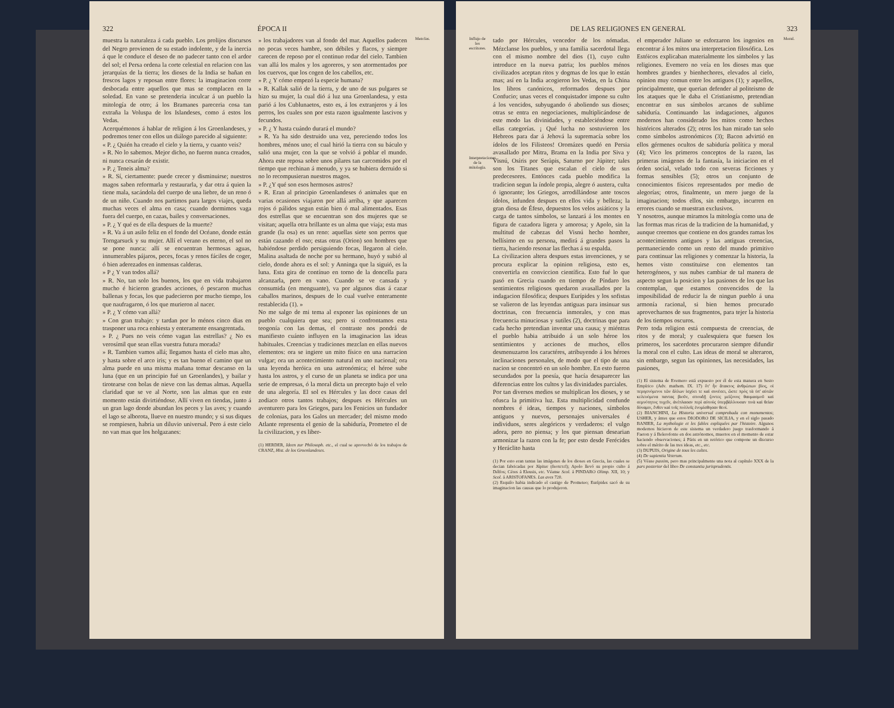322 ÉPOCA II
muestra la naturaleza á cada pueblo. Los prolijos discursos del Negro provienen de su estado indolente, y de la inercia á que le conduce el deseo de no padecer tanto con el ardor del sol; el Persa ordena la corte celestial en relacion con las jerarquías de la tierra; los dioses de la India se bañan en frescos lagos y reposan entre flores: la imaginacion corre desbocada entre aquellos que mas se complacen en la soledad. En vano se pretenderia inculcar á un pueblo la mitología de otro; á los Bramanes pareceria cosa tan extraña la Voluspa de los Islandeses, como á estos los Vedas.
Acerquémonos á hablar de religion á los Groenlandeses, y podremos tener con ellos un diálogo parecido al siguiente:
« P. ¿ Quién ha creado el cielo y la tierra, y cuanto veis?
» R. No lo sabemos. Mejor dicho, no fueron nunca creados, ni nunca cesarán de existir.
» P. ¿ Teneis alma?
» R. Sí, ciertamente: puede crecer y disminuirse; nuestros magos saben reformarla y restaurarla, y dar otra á quien la tiene mala, sacándola del cuerpo de una liebre, de un reno ó de un niño. Cuando nos partimos para largos viajes, queda muchas veces el alma en casa; cuando dormimos vaga fuera del cuerpo, en cazas, bailes y conversaciones.
» P. ¿ Y qué es de ella despues de la muerte?
» R. Va á un asilo feliz en el fondo del Océano, donde están Torngarsuck y su mujer. Allí el verano es eterno, el sol no se pone nunca: allí se encuentran hermosas aguas, innumerables pájaros, peces, focas y renos fáciles de coger, ó bien aderezados en inmensas calderas.
» P ¿ Y van todos allá?
» R. No, tan solo los buenos, los que en vida trabajaron mucho é hicieron grandes acciones, ó pescaron muchas ballenas y focas, los que padecieron por mucho tiempo, los que naufragaron, ó los que murieron al nacer.
» P. ¿ Y cómo van allá?
» Con gran trabajo: y tardan por lo ménos cinco dias en trasponer una roca enhiesta y enteramente ensangrentada.
» P. ¿ Pues no veis cómo vagan las estrellas? ¿ No es verosímil que sean ellas vuestra futura morada?
» R. Tambien vamos allá; llegamos hasta el cielo mas alto, y hasta sobre el arco iris; y es tan bueno el camino que un alma puede en una misma mañana tomar descanso en la luna (que en un principio fué un Groenlandes), y bailar y tirotearse con bolas de nieve con las demas almas. Aquella claridad que se ve al Norte, son las almas que en este momento están divirtiéndose. Allí viven en tiendas, junto á un gran lago donde abundan los peces y las aves; y cuando el lago se alborota, llueve en nuestro mundo; y si sus diques se rompiesen, habria un diluvio universal. Pero á este cielo no van mas que los holgazanes:
» los trabajadores van al fondo del mar. Aquellos padecen no pocas veces hambre, son débiles y flacos, y siempre carecen de reposo por el continuo rodar del cielo. Tambien van allá los malos y los agoreros, y son atormentados por los cuervos, que los cogen de los cabellos, etc.
» P. ¿ Y cómo empezó la especie humana?
» R. Kallak salió de la tierra, y de uno de sus pulgares se hizo su mujer, la cual dió á luz una Groenlandesa, y esta parió á los Cublunaetos, esto es, á los extranjeros y á los perros, los cuales son por esta razon igualmente lascivos y fecundos.
» P. ¿ Y hasta cuándo durará el mundo?
» R. Ya ha sido destruido una vez, pereciendo todos los hombres, ménos uno; el cual hirió la tierra con su báculo y salió una mujer, con la que se volvió á poblar el mundo. Ahora este reposa sobre unos pilares tan carcomidos por el tiempo que rechinan á menudo, y ya se hubiera derruido si no lo recompusieran nuestros magos.
» P. ¿Y qué son esos hermosos astros?
» R. Eran al principio Groenlandeses ó animales que en varias ocasiones viajaron por allá arriba, y que aparecen rojos ó pálidos segun están bien ó mal alimentados. Esas dos estrellas que se encuentran son dos mujeres que se visitan; aquella otra brillante es un alma que viaja; esta mas grande (la osa) es un reno: aquellas siete son perros que están cazando el oso; estas otras (Orion) son hombres que habiéndose perdido persiguiendo focas, llegaron al cielo. Malina asaltada de noche por su hermano, huyó y subió al cielo, donde ahora es el sol: y Anninga que la siguió, es la luna. Esta gira de contínuo en torno de la doncella para alcanzarla, pero en vano. Cuando se ve cansada y consumida (en menguante), va por algunos dias á cazar caballos marinos, despues de lo cual vuelve enteramente restablecida (1). »
No me salgo de mi tema al exponer las opiniones de un pueblo cualquiera que sea; pero si confrontamos esta teogonía con las demas, el contraste nos pondrá de manifiesto cuánto influyen en la imaginacion las ideas habituales. Creencias y tradiciones mezclan en ellas nuevos elementos: ora se ingiere un mito físico en una narracion vulgar; ora un acontecimiento natural en uno nacional; ora una leyenda heróica en una astronómica; el héroe sube hasta los astros, y el curso de un planeta se indica por una serie de empresas, ó la moral dicta un precepto bajo el velo de una alegoría. El sol es Hércules y las doce casas del zodiaco otros tantos trabajos; despues es Hércules un aventurero para los Griegos, para los Fenicios un fundador de colonias, para los Galos un mercader; del mismo modo Atlante representa el genio de la sabiduría, Prometeo el de la civilizacion, y es liber-
(1) HERDER, Ideen zur Philosoph. etc., el cual se aprovechó de los trabajos de CRANZ, Hist. de los Groenlandeses.
Mezclas.
DE LAS RELIGIONES EN GENERAL 323
Influjo de los escritores.
Interpretaciones de la mitología.
tado por Hércules, vencedor de los nómadas. Mézclanse los pueblos, y una familia sacerdotal llega con el mismo nombre del dios (1), cuyo culto introduce en la nueva patria; los pueblos ménos civilizados aceptan ritos y dogmas de los que lo están mas; así en la India acogieron los Vedas, en la China los libros canónicos, reformados despues por Confucio; unas veces el conquistador impone su culto á los vencidos, subyugando ó aboliendo sus dioses; otras se entra en negociaciones, multiplicándose de este modo las divinidades, y estableciéndose entre ellas categorías. ¡ Qué lucha no sostuvieron los Hebreos para dar á Jehová la supremacía sobre los ídolos de los Filisteos! Oromázes quedó en Persia avasallado por Mitra, Brama en la India por Siva y Visnú, Osíris por Seràpis, Saturno por Júpiter; tales son los Titanes que escalan el cielo de sus predecesores. Entónces cada pueblo modifica la tradicion segun la índole propia, alegre ó austera, culta ó ignorante; los Griegos, arrodillándose ante toscos ídolos, infunden despues en ellos vida y belleza; la gran diosa de Éfeso, depuestos los velos asiáticos y la carga de tantos símbolos, se lanzará á los montes en figura de cazadora ligera y amorosa; y Apolo, sin la multitud de cabezas del Visnú hecho hombre, bellísimo en su persona, medirá á grandes pasos la tierra, haciendo resonar las flechas á su espalda.
La civilizacion altera despues estas invenciones, y se procura explicar la opinion religiosa, esto es, convertirla en conviccion científica. Esto fué lo que pasó en Grecia cuando en tiempo de Píndaro los sentimientos religiosos quedaron avasallados por la indagacion filosófica; despues Eurípides y los sofistas se valieron de las leyendas antiguas para insinuar sus doctrinas, con frecuencia inmorales, y con mas frecuencia minuciosas y sutiles (2), doctrinas que para cada hecho pretendian inventar una causa; y miéntras el pueblo habia atribuido á un solo héroe los sentimientos y acciones de muchos, ellos desmenuzaron los caractéres, atribuyendo á los héroes inclinaciones personales, de modo que el tipo de una nacion se concentró en un solo hombre. En esto fueron secundados por la poesía, que hacía desaparecer las diferencias entre los cultos y las divinidades parciales.
Por tan diversos medios se multiplican los dioses, y se ofusca la primitiva luz. Esta multiplicidad confunde nombres é ideas, tiempos y naciones, símbolos antiguos y nuevos, personajes universales é individuos, seres alegóricos y verdaderos: el vulgo adora, pero no piensa; y los que piensan desearian armonizar la razon con la fe; por esto desde Ferécides y Heráclito hasta
(1) Por esto eran tantas las imágenes de los dioses en Grecia, las cuales se decian fabricadas por Júpiter (διοπετεῖ); Apolo llevó su propio culto á Délfos; Céres á Eleusis, etc. Véanse Scol. á PINDARO Olimp. XII, 10; y Scol. á ARISTOFANES. Las aves 720.
(2) Esquilo habia indicado el castigo de Prometeo; Eurípides sacó de su imaginacion las causas que lo produjeron.
el emperador Juliano se esforzaron los ingenios en encontrar á los mitos una interpretacion filosófica. Los Estóicos explicaban materialmente los símbolos y las religiones. Evemero no veía en los dioses mas que hombres grandes y bienhechores, elevados al cielo, opinion muy comun entre los antiguos (1); y aquellos, principalmente, que querian defender al politeismo de los ataques que le daba el Cristianismo, pretendian encontrar en sus símbolos arcanos de sublime sabiduría. Continuando las indagaciones, algunos modernos han considerado los mitos como hechos históricos alterados (2); otros los han mirado tan solo como símbolos astronómicos (3); Bacon advirtió en ellos gérmenes ocultos de sabiduría política y moral (4); Vico los primeros conceptos de la razon, las primeras imágenes de la fantasía, la iniciacion en el órden social, velado todo con severas ficciones y formas sensibles (5); otros un conjunto de conocimientos físicos representados por medio de alegorías; otros, finalmente, un mero juego de la imaginacion; todos ellos, sin embargo, incurren en errores cuando se muestran exclusivos.
Y nosotros, aunque miramos la mitología como una de las formas mas ricas de la tradicion de la humanidad, y aunque creemos que contiene en dos grandes ramas los acontecimientos antiguos y las antiguas creencias, permaneciendo como un resto del mundo primitivo para continuar las religiones y comenzar la historia, la hemos visto constituirse con elementos tan heterogéneos, y sus nubes cambiar de tal manera de aspecto segun la posicion y las pasiones de los que las contemplan, que estamos convencidos de la imposibilidad de reducir la de ningun pueblo á una armonía racional, si bien hemos procurado aprovecharnos de sus fragmentos, para tejer la historia de los tiempos oscuros.
Pero toda religion está compuesta de creencias, de ritos y de moral; y cualesquiera que fuesen los primeros, los sacerdotes procuraron siempre difundir la moral con el culto. Las ideas de moral se alteraron, sin embargo, segun las opiniones, las necesidades, las pasiones,
(1) El sistema de Evemero está expuesto por él de esta manera en Sesto Empírico (Adv. mathem. IX. 17) ὅτ' ἦν ἄτακτος ἀνθρώπων βίος, οἱ περιγενόμενοι τῶν ἄλλων ἰσχύει τε καὶ συνέσει, ὥστε πρὸς τὰ ὑπ' αὐτῶν κελευόμενα παντας βιοῦν, σπουδῇ ζοντες μείζονος θαυμασμοῦ καὶ σεμνότητος τυχεῖν, ἀνέπλασαν περὶ αὐτοὺς ὑπερβάλλουσαν τινὰ καὶ θείαν δύναμιν, ἔνθεν καὶ τοῖς πολλοῖς ἐνομίσθησαν θεοί.
(2) BIANCHINI, La Historia universal comprobada con monumentos; USHER, y ántes que estos DIODORO DE SICILIA, y en el siglo pasado BANIER, La mythologie et les fables expliquées par l'histoire. Algunos modernos hicieron de este sistema un verdadero juego trasformando á Faeton y á Belerofonte en dos astrónomos, muertos en el momento de estar haciendo observaciones; á Páris en un retórico que compone un discurso sobre el mérito de las tres ideas, etc., etc.
(3) DUPUIS, Origine de tous les cultes.
(4) De sapientia Veterum.
(5) Véase passim, pero mas principalmente una nota al capítulo XXX de la pars posterior del libro De constantia jurisprudentis.
Moral.